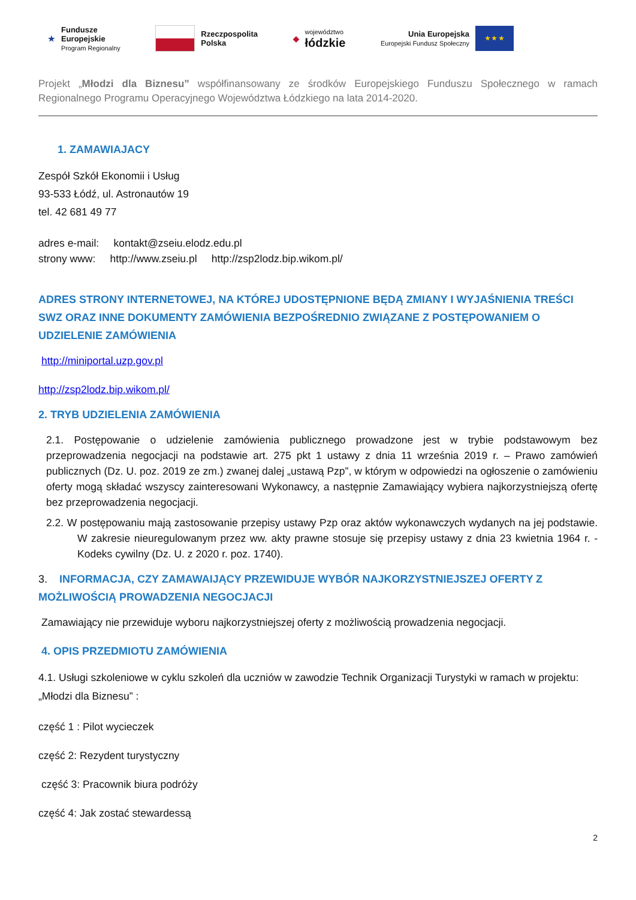★ Fundusze
Europejskie
Program Regionalny
Rzeczpospolita
Polska
◆ województwo
łódzkie
Unia Europejska
Europejski Fundusz Społeczny
★ ★ ★
Projekt „Młodzi dla Biznesu” współfinansowany ze środków Europejskiego Funduszu Społecznego w ramach Regionalnego Programu Operacyjnego Województwa Łódzkiego na lata 2014-2020.
1. ZAMAWIAJACY
Zespół Szkół Ekonomii i Usług
93-533 Łódź, ul. Astronautów 19
tel. 42 681 49 77
adres e-mail: kontakt@zseiu.elodz.edu.pl
strony www: http://www.zseiu.pl http://zsp2lodz.bip.wikom.pl/
ADRES STRONY INTERNETOWEJ, NA KTÓREJ UDOSTĘPNIONE BĘDĄ ZMIANY I WYJAŚNIENIA TREŚCI SWZ ORAZ INNE DOKUMENTY ZAMÓWIENIA BEZPOŚREDNIO ZWIĄZANE Z POSTĘPOWANIEM O UDZIELENIE ZAMÓWIENIA
http://miniportal.uzp.gov.pl
http://zsp2lodz.bip.wikom.pl/
2. TRYB UDZIELENIA ZAMÓWIENIA
2.1. Postępowanie o udzielenie zamówienia publicznego prowadzone jest w trybie podstawowym bez przeprowadzenia negocjacji na podstawie art. 275 pkt 1 ustawy z dnia 11 września 2019 r. – Prawo zamówień publicznych (Dz. U. poz. 2019 ze zm.) zwanej dalej „ustawą Pzp”, w którym w odpowiedzi na ogłoszenie o zamówieniu oferty mogą składać wszyscy zainteresowani Wykonawcy, a następnie Zamawiający wybiera najkorzystniejszą ofertę bez przeprowadzenia negocjacji.
2.2. W postępowaniu mają zastosowanie przepisy ustawy Pzp oraz aktów wykonawczych wydanych na jej podstawie. W zakresie nieuregulowanym przez ww. akty prawne stosuje się przepisy ustawy z dnia 23 kwietnia 1964 r. - Kodeks cywilny (Dz. U. z 2020 r. poz. 1740).
3. INFORMACJA, CZY ZAMAWAIJĄCY PRZEWIDUJE WYBÓR NAJKORZYSTNIEJSZEJ OFERTY Z MOŻLIWOŚCIĄ PROWADZENIA NEGOCJACJI
Zamawiający nie przewiduje wyboru najkorzystniejszej oferty z możliwością prowadzenia negocjacji.
4. OPIS PRZEDMIOTU ZAMÓWIENIA
4.1. Usługi szkoleniowe w cyklu szkoleń dla uczniów w zawodzie Technik Organizacji Turystyki w ramach w projektu: „Młodzi dla Biznesu” :
część 1 : Pilot wycieczek
część 2: Rezydent turystyczny
część 3: Pracownik biura podróży
część 4: Jak zostać stewardessą
2